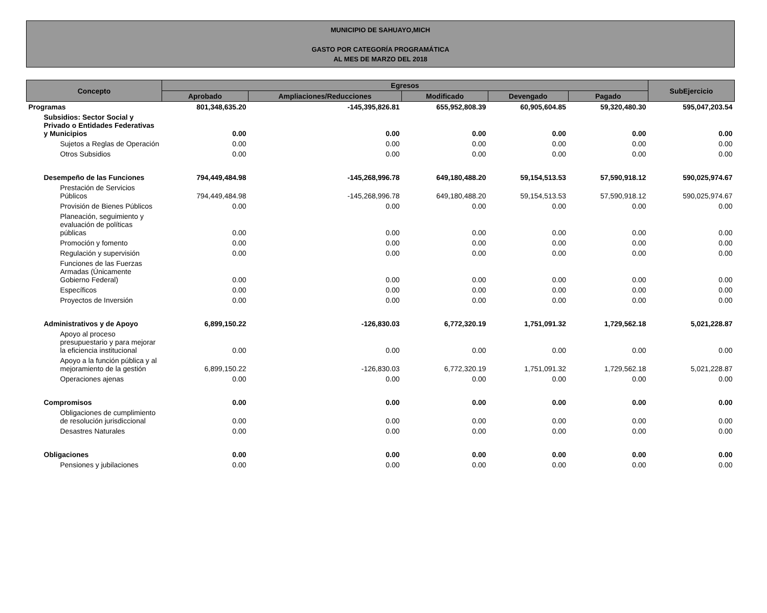MUNICIPIO DE SAHUAYO,MICH
GASTO POR CATEGORÍA PROGRAMÁTICA
AL MES DE MARZO DEL 2018
| Concepto | Egresos | | | | | SubEjercicio |
| --- | --- | --- | --- | --- | --- | --- |
| | Aprobado | Ampliaciones/Reducciones | Modificado | Devengado | Pagado | |
| Programas | 801,348,635.20 | -145,395,826.81 | 655,952,808.39 | 60,905,604.85 | 59,320,480.30 | 595,047,203.54 |
| Subsidios: Sector Social y Privado o Entidades Federativas y Municipios | 0.00 | 0.00 | 0.00 | 0.00 | 0.00 | 0.00 |
| Sujetos a Reglas de Operación | 0.00 | 0.00 | 0.00 | 0.00 | 0.00 | 0.00 |
| Otros Subsidios | 0.00 | 0.00 | 0.00 | 0.00 | 0.00 | 0.00 |
| Desempeño de las Funciones | 794,449,484.98 | -145,268,996.78 | 649,180,488.20 | 59,154,513.53 | 57,590,918.12 | 590,025,974.67 |
| Prestación de Servicios Públicos | 794,449,484.98 | -145,268,996.78 | 649,180,488.20 | 59,154,513.53 | 57,590,918.12 | 590,025,974.67 |
| Provisión de Bienes Públicos | 0.00 | 0.00 | 0.00 | 0.00 | 0.00 | 0.00 |
| Planeación, seguimiento y evaluación de políticas públicas | 0.00 | 0.00 | 0.00 | 0.00 | 0.00 | 0.00 |
| Promoción y fomento | 0.00 | 0.00 | 0.00 | 0.00 | 0.00 | 0.00 |
| Regulación y supervisión | 0.00 | 0.00 | 0.00 | 0.00 | 0.00 | 0.00 |
| Funciones de las Fuerzas Armadas (Únicamente Gobierno Federal) | 0.00 | 0.00 | 0.00 | 0.00 | 0.00 | 0.00 |
| Específicos | 0.00 | 0.00 | 0.00 | 0.00 | 0.00 | 0.00 |
| Proyectos de Inversión | 0.00 | 0.00 | 0.00 | 0.00 | 0.00 | 0.00 |
| Administrativos y de Apoyo | 6,899,150.22 | -126,830.03 | 6,772,320.19 | 1,751,091.32 | 1,729,562.18 | 5,021,228.87 |
| Apoyo al proceso presupuestario y para mejorar la eficiencia institucional | 0.00 | 0.00 | 0.00 | 0.00 | 0.00 | 0.00 |
| Apoyo a la función pública y al mejoramiento de la gestión | 6,899,150.22 | -126,830.03 | 6,772,320.19 | 1,751,091.32 | 1,729,562.18 | 5,021,228.87 |
| Operaciones ajenas | 0.00 | 0.00 | 0.00 | 0.00 | 0.00 | 0.00 |
| Compromisos | 0.00 | 0.00 | 0.00 | 0.00 | 0.00 | 0.00 |
| Obligaciones de cumplimiento de resolución jurisdiccional | 0.00 | 0.00 | 0.00 | 0.00 | 0.00 | 0.00 |
| Desastres Naturales | 0.00 | 0.00 | 0.00 | 0.00 | 0.00 | 0.00 |
| Obligaciones | 0.00 | 0.00 | 0.00 | 0.00 | 0.00 | 0.00 |
| Pensiones y jubilaciones | 0.00 | 0.00 | 0.00 | 0.00 | 0.00 | 0.00 |